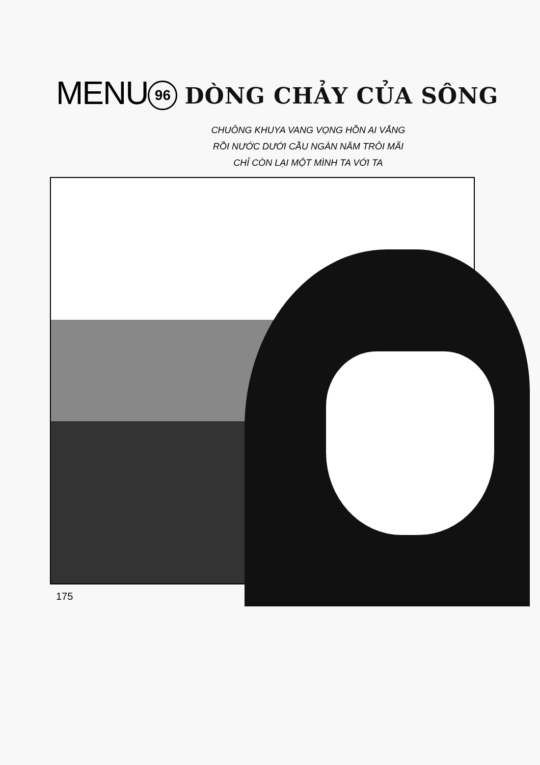MENU 96 DÒNG CHẢY CỦA SÔNG
CHUÔNG KHUYA VANG VỌNG HỒN AI VẮNG
RỒI NƯỚC DƯỚI CẦU NGÀN NĂM TRÔI MÃI
CHỈ CÒN LẠI MỘT MÌNH TA VỚI TA
175